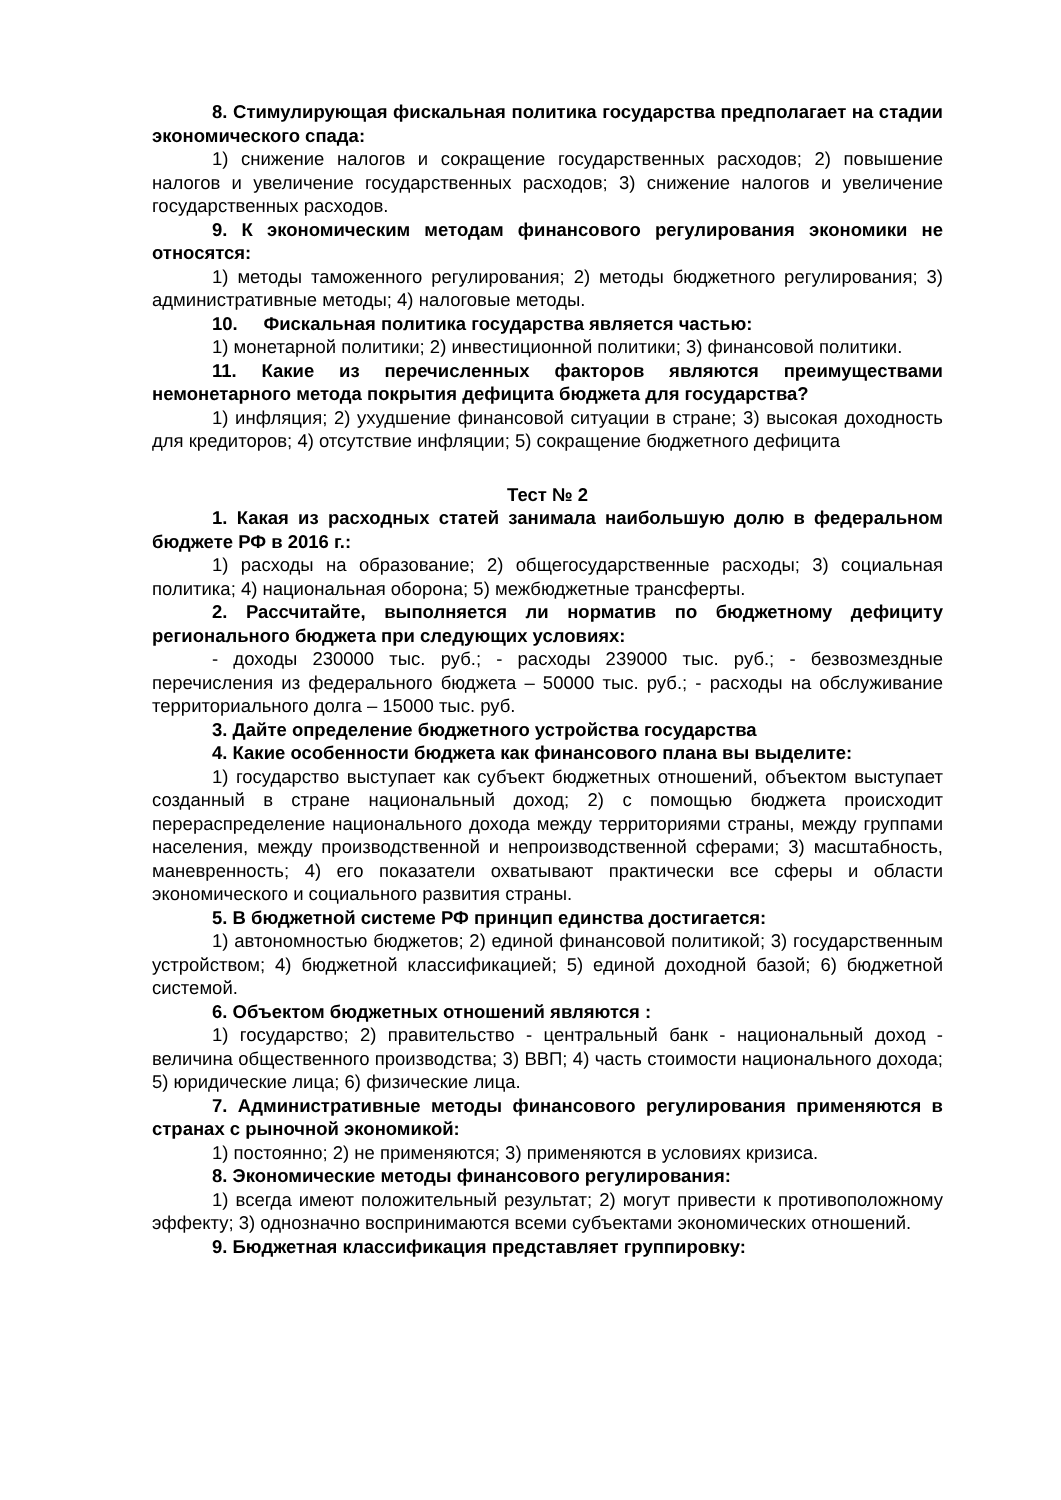8. Стимулирующая фискальная политика государства предполагает на стадии экономического спада:
1) снижение налогов и сокращение государственных расходов; 2) повышение налогов и увеличение государственных расходов; 3) снижение налогов и увеличение государственных расходов.
9. К экономическим методам финансового регулирования экономики не относятся:
1) методы таможенного регулирования; 2) методы бюджетного регулирования; 3) административные методы; 4) налоговые методы.
10. Фискальная политика государства является частью:
1) монетарной политики; 2) инвестиционной политики; 3) финансовой политики.
11. Какие из перечисленных факторов являются преимуществами немонетарного метода покрытия дефицита бюджета для государства?
1) инфляция; 2) ухудшение финансовой ситуации в стране; 3) высокая доходность для кредиторов; 4) отсутствие инфляции; 5) сокращение бюджетного дефицита
Тест № 2
1. Какая из расходных статей занимала наибольшую долю в федеральном бюджете РФ в 2016 г.:
1) расходы на образование; 2) общегосударственные расходы; 3) социальная политика; 4) национальная оборона; 5) межбюджетные трансферты.
2. Рассчитайте, выполняется ли норматив по бюджетному дефициту регионального бюджета при следующих условиях:
- доходы 230000 тыс. руб.; - расходы 239000 тыс. руб.; - безвозмездные перечисления из федерального бюджета – 50000 тыс. руб.; - расходы на обслуживание территориального долга – 15000 тыс. руб.
3. Дайте определение бюджетного устройства государства
4. Какие особенности бюджета как финансового плана вы выделите:
1) государство выступает как субъект бюджетных отношений, объектом выступает созданный в стране национальный доход; 2) с помощью бюджета происходит перераспределение национального дохода между территориями страны, между группами населения, между производственной и непроизводственной сферами; 3) масштабность, маневренность; 4) его показатели охватывают практически все сферы и области экономического и социального развития страны.
5. В бюджетной системе РФ принцип единства достигается:
1) автономностью бюджетов; 2) единой финансовой политикой; 3) государственным устройством; 4) бюджетной классификацией; 5) единой доходной базой; 6) бюджетной системой.
6. Объектом бюджетных отношений являются :
1) государство; 2) правительство - центральный банк - национальный доход - величина общественного производства; 3) ВВП; 4) часть стоимости национального дохода; 5) юридические лица; 6) физические лица.
7. Административные методы финансового регулирования применяются в странах с рыночной экономикой:
1) постоянно; 2) не применяются; 3) применяются в условиях кризиса.
8. Экономические методы финансового регулирования:
1) всегда имеют положительный результат; 2) могут привести к противоположному эффекту; 3) однозначно воспринимаются всеми субъектами экономических отношений.
9. Бюджетная классификация представляет группировку: